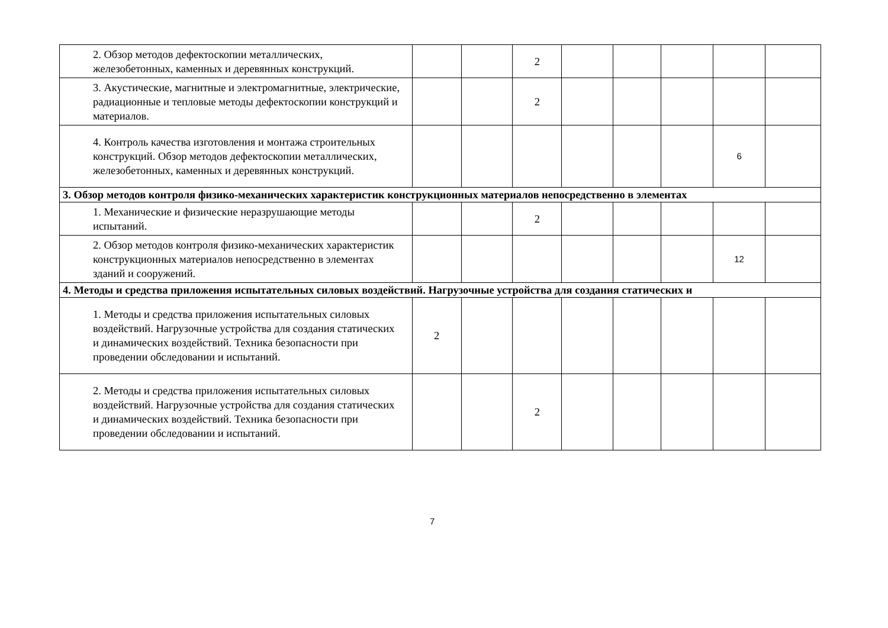| 2. Обзор методов дефектоскопии металлических, железобетонных, каменных и деревянных конструкций. | | | 2 | | | | | |
| 3. Акустические, магнитные и электромагнитные, электрические, радиационные и тепловые методы дефектоскопии конструкций и материалов. | | | 2 | | | | | |
| 4. Контроль качества изготовления и монтажа строительных конструкций. Обзор методов дефектоскопии металлических, железобетонных, каменных и деревянных конструкций. | | | | | | | 6 | |
| 3. Обзор методов контроля физико-механических характеристик конструкционных материалов непосредственно в элементах | | | | | | | | |
| 1. Механические и физические неразрушающие методы испытаний. | | | 2 | | | | | |
| 2. Обзор методов контроля физико-механических характеристик конструкционных материалов непосредственно в элементах зданий и сооружений. | | | | | | | 12 | |
| 4. Методы и средства приложения испытательных силовых воздействий. Нагрузочные устройства для создания статических и | | | | | | | | |
| 1. Методы и средства приложения испытательных силовых воздействий. Нагрузочные устройства для создания статических и динамических воздействий. Техника безопасности при проведении обследовании и испытаний. | 2 | | | | | | | |
| 2. Методы и средства приложения испытательных силовых воздействий. Нагрузочные устройства для создания статических и динамических воздействий. Техника безопасности при проведении обследовании и испытаний. | | | 2 | | | | | |
7